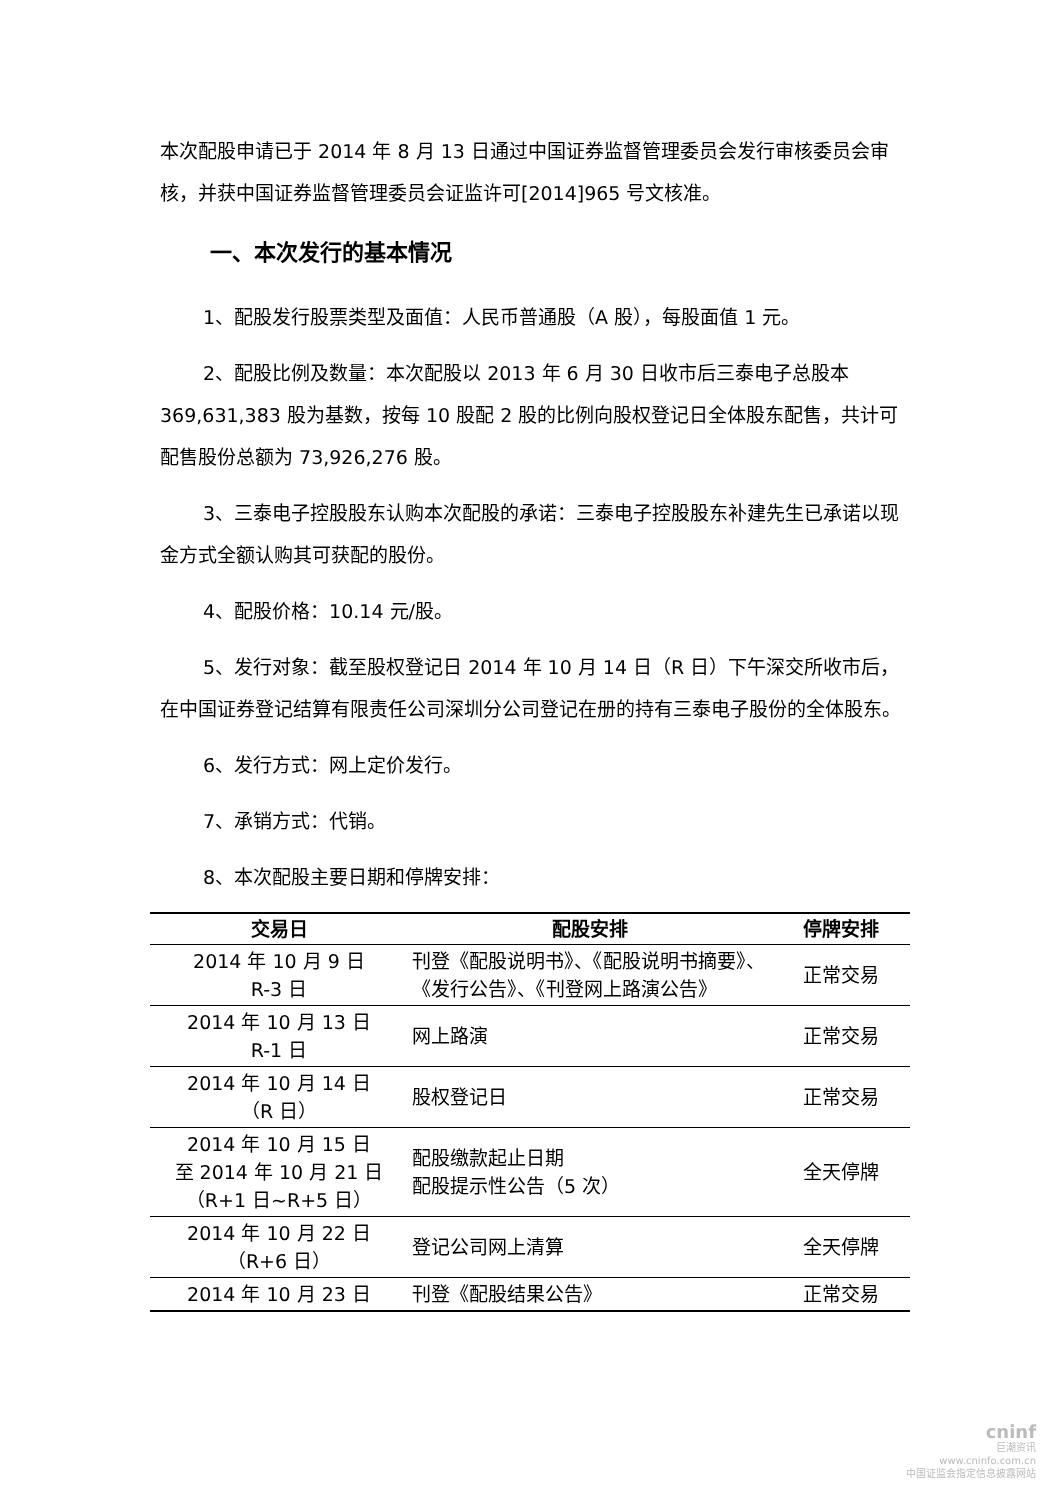本次配股申请已于 2014 年 8 月 13 日通过中国证券监督管理委员会发行审核委员会审核，并获中国证券监督管理委员会证监许可[2014]965 号文核准。
一、本次发行的基本情况
1、配股发行股票类型及面值：人民币普通股（A 股），每股面值 1 元。
2、配股比例及数量：本次配股以 2013 年 6 月 30 日收市后三泰电子总股本 369,631,383 股为基数，按每 10 股配 2 股的比例向股权登记日全体股东配售，共计可配售股份总额为 73,926,276 股。
3、三泰电子控股股东认购本次配股的承诺：三泰电子控股股东补建先生已承诺以现金方式全额认购其可获配的股份。
4、配股价格：10.14 元/股。
5、发行对象：截至股权登记日 2014 年 10 月 14 日（R 日）下午深交所收市后，在中国证券登记结算有限责任公司深圳分公司登记在册的持有三泰电子股份的全体股东。
6、发行方式：网上定价发行。
7、承销方式：代销。
8、本次配股主要日期和停牌安排：
| 交易日 | 配股安排 | 停牌安排 |
| --- | --- | --- |
| 2014 年 10 月 9 日 R-3 日 | 刊登《配股说明书》、《配股说明书摘要》、《发行公告》、《刊登网上路演公告》 | 正常交易 |
| 2014 年 10 月 13 日 R-1 日 | 网上路演 | 正常交易 |
| 2014 年 10 月 14 日 （R 日） | 股权登记日 | 正常交易 |
| 2014 年 10 月 15 日 至 2014 年 10 月 21 日 （R+1 日~R+5 日） | 配股缴款起止日期 配股提示性公告（5 次） | 全天停牌 |
| 2014 年 10 月 22 日 （R+6 日） | 登记公司网上清算 | 全天停牌 |
| 2014 年 10 月 23 日 | 刊登《配股结果公告》 | 正常交易 |
cninf
巨潮资讯
www.cninfo.com.cn
中国证监会指定信息披露网站